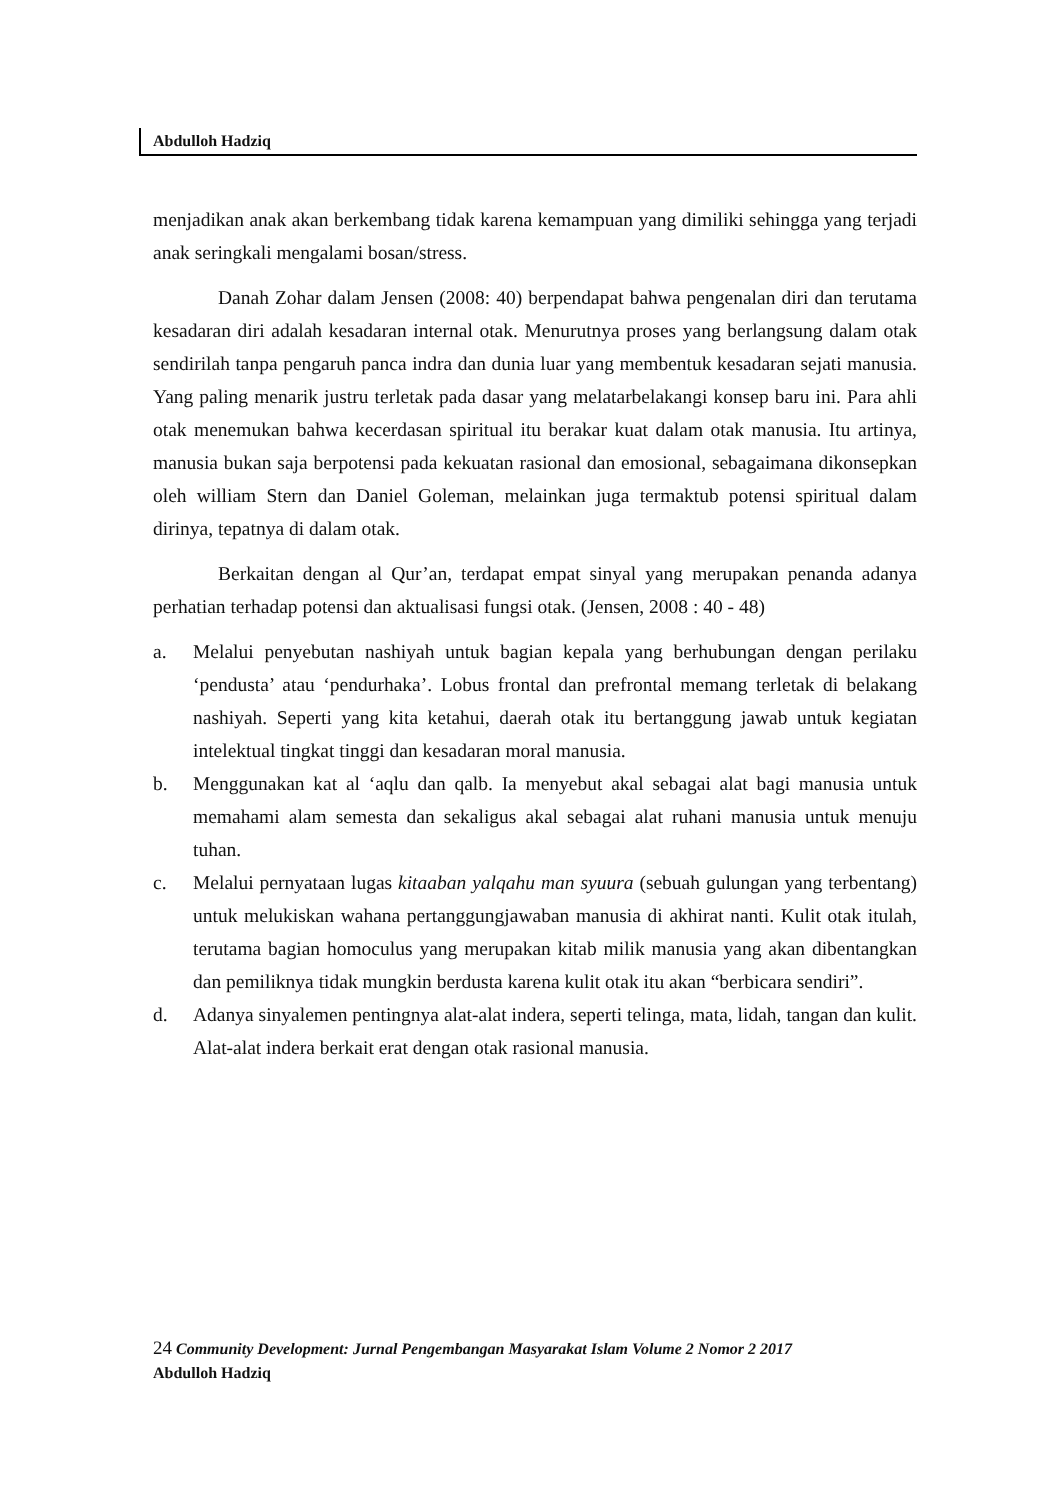Abdulloh Hadziq
menjadikan anak akan berkembang tidak karena kemampuan yang dimiliki sehingga yang terjadi anak seringkali mengalami bosan/stress.
Danah Zohar dalam Jensen (2008: 40) berpendapat bahwa pengenalan diri dan terutama kesadaran diri adalah kesadaran internal otak. Menurutnya proses yang berlangsung dalam otak sendirilah tanpa pengaruh panca indra dan dunia luar yang membentuk kesadaran sejati manusia. Yang paling menarik justru terletak pada dasar yang melatarbelakangi konsep baru ini. Para ahli otak menemukan bahwa kecerdasan spiritual itu berakar kuat dalam otak manusia. Itu artinya, manusia bukan saja berpotensi pada kekuatan rasional dan emosional, sebagaimana dikonsepkan oleh william Stern dan Daniel Goleman, melainkan juga termaktub potensi spiritual dalam dirinya, tepatnya di dalam otak.
Berkaitan dengan al Qur’an, terdapat empat sinyal yang merupakan penanda adanya perhatian terhadap potensi dan aktualisasi fungsi otak. (Jensen, 2008 : 40 - 48)
a. Melalui penyebutan nashiyah untuk bagian kepala yang berhubungan dengan perilaku ‘pendusta’ atau ‘pendurhaka’. Lobus frontal dan prefrontal memang terletak di belakang nashiyah. Seperti yang kita ketahui, daerah otak itu bertanggung jawab untuk kegiatan intelektual tingkat tinggi dan kesadaran moral manusia.
b. Menggunakan kat al ‘aqlu dan qalb. Ia menyebut akal sebagai alat bagi manusia untuk memahami alam semesta dan sekaligus akal sebagai alat ruhani manusia untuk menuju tuhan.
c. Melalui pernyataan lugas kitaaban yalqahu man syuura (sebuah gulungan yang terbentang) untuk melukiskan wahana pertanggungjawaban manusia di akhirat nanti. Kulit otak itulah, terutama bagian homoculus yang merupakan kitab milik manusia yang akan dibentangkan dan pemiliknya tidak mungkin berdusta karena kulit otak itu akan “berbicara sendiri”.
d. Adanya sinyalemen pentingnya alat-alat indera, seperti telinga, mata, lidah, tangan dan kulit. Alat-alat indera berkait erat dengan otak rasional manusia.
24 Community Development: Jurnal Pengembangan Masyarakat Islam Volume 2 Nomor 2 2017
Abdulloh Hadziq